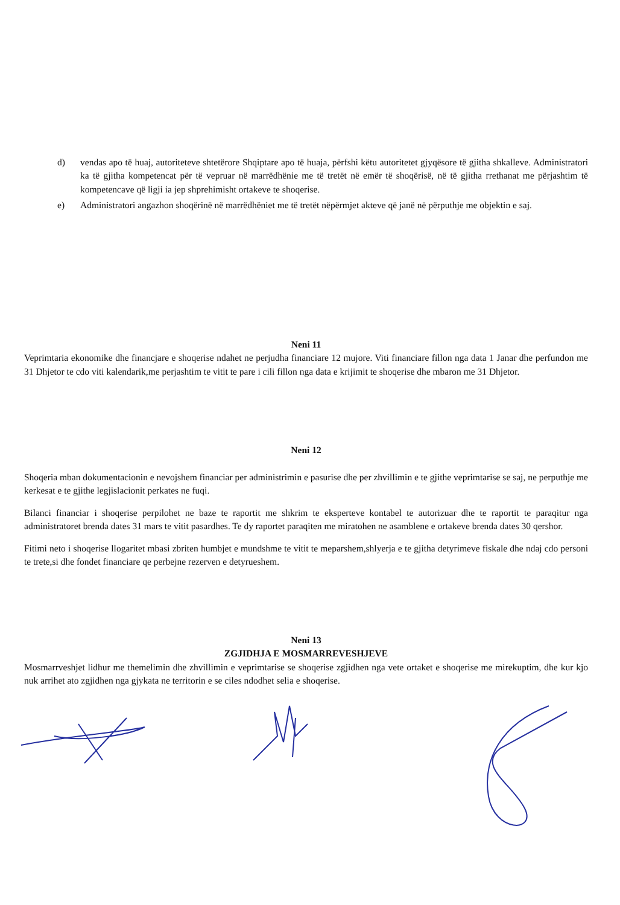d) vendas apo të huaj, autoriteteve shtetërore Shqiptare apo të huaja, përfshi këtu autoritetet gjyqësore të gjitha shkalleve. Administratori ka të gjitha kompetencat për të vepruar në marrëdhënie me të tretët në emër të shoqërisë, në të gjitha rrethanat me përjashtim të kompetencave që ligji ia jep shprehimisht ortakeve te shoqerise.
e) Administratori angazhon shoqërinë në marrëdhëniet me të tretët nëpërmjet akteve që janë në përputhje me objektin e saj.
Neni 11
Veprimtaria ekonomike dhe financjare e shoqerise ndahet ne perjudha financiare 12 mujore. Viti financiare fillon nga data 1 Janar dhe perfundon me 31 Dhjetor te cdo viti kalendarik,me perjashtim te vitit te pare i cili fillon nga data e krijimit te shoqerise dhe mbaron me 31 Dhjetor.
Neni 12
Shoqeria mban dokumentacionin e nevojshem financiar per administrimin e pasurise dhe per zhvillimin e te gjithe veprimtarise se saj, ne perputhje me kerkesat e te gjithe legjislacionit perkates ne fuqi.
Bilanci financiar i shoqerise perpilohet ne baze te raportit me shkrim te eksperteve kontabel te autorizuar dhe te raportit te paraqitur nga administratoret brenda dates 31 mars te vitit pasardhes. Te dy raportet paraqiten me miratohen ne asamblene e ortakeve brenda dates 30 qershor.
Fitimi neto i shoqerise llogaritet mbasi zbriten humbjet e mundshme te vitit te meparshem,shlyerja e te gjitha detyrimeve fiskale dhe ndaj cdo personi te trete,si dhe fondet financiare qe perbejne rezerven e detyrueshem.
Neni 13
ZGJIDHJA E MOSMARREVESHJEVE
Mosmarrveshjet lidhur me themelimin dhe zhvillimin e veprimtarise se shoqerise zgjidhen nga vete ortaket e shoqerise me mirekuptim, dhe kur kjo nuk arrihet ato zgjidhen nga gjykata ne territorin e se ciles ndodhet selia e shoqerise.